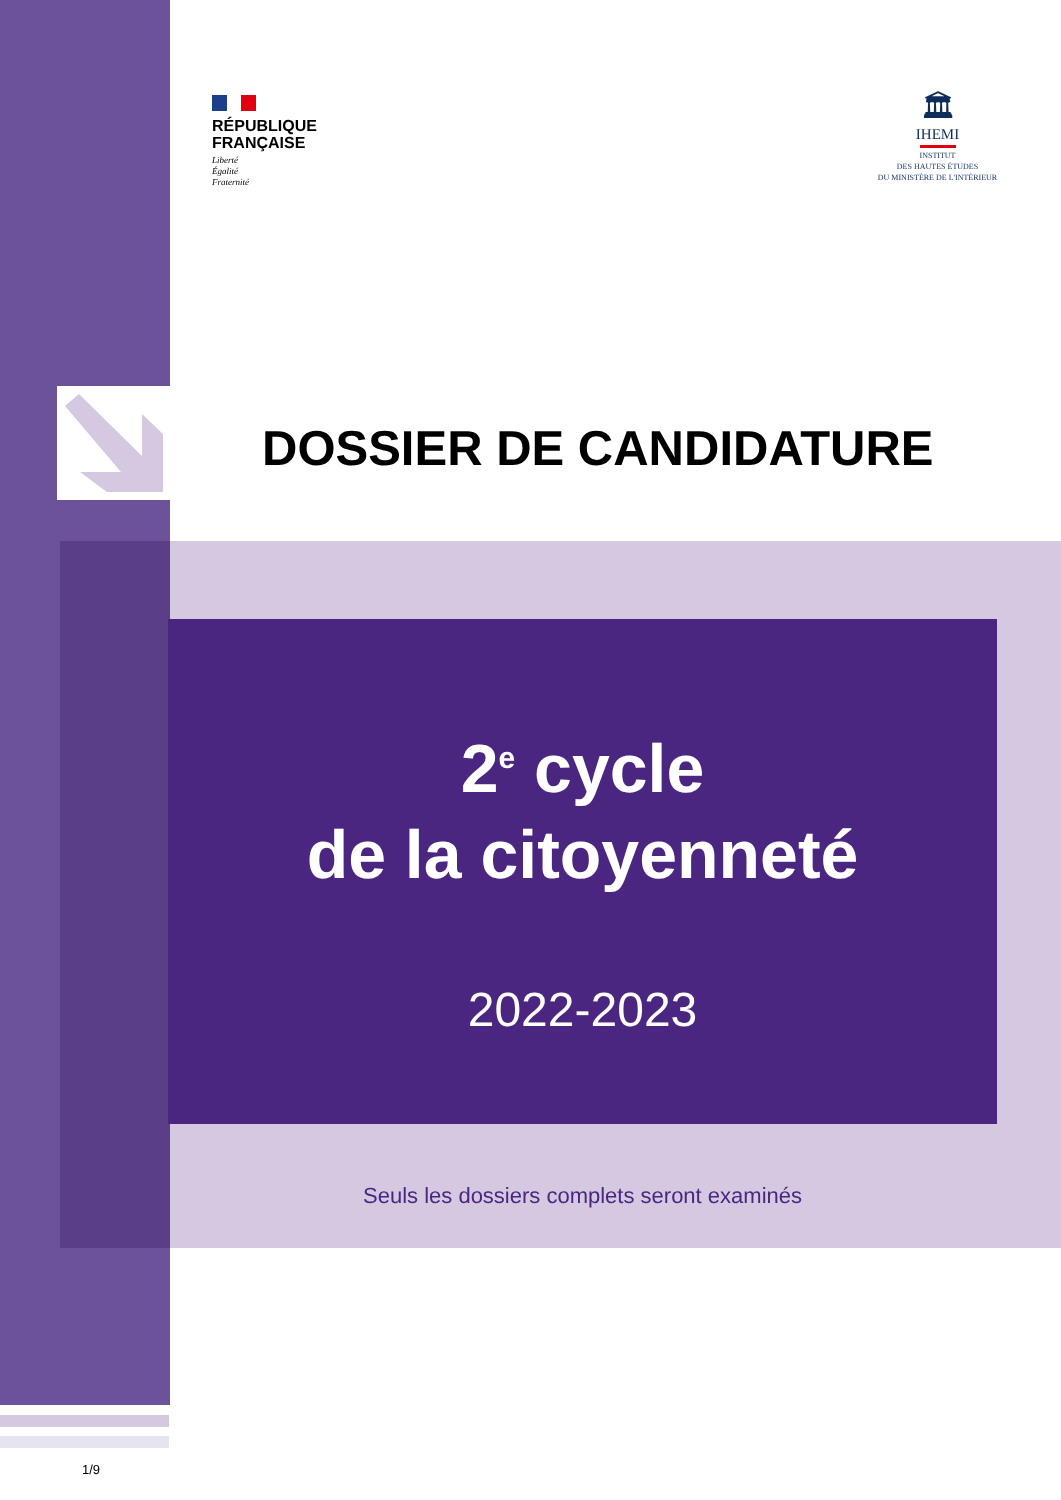RÉPUBLIQUE
FRANÇAISE
Liberté
Égalité
Fraternité
🏛
IHEMI
INSTITUT
DES HAUTES ÉTUDES
DU MINISTÈRE DE L'INTÉRIEUR
DOSSIER DE CANDIDATURE
2<sup>e</sup> cycle
de la citoyenneté
2022-2023
Seuls les dossiers complets seront examinés
1/9